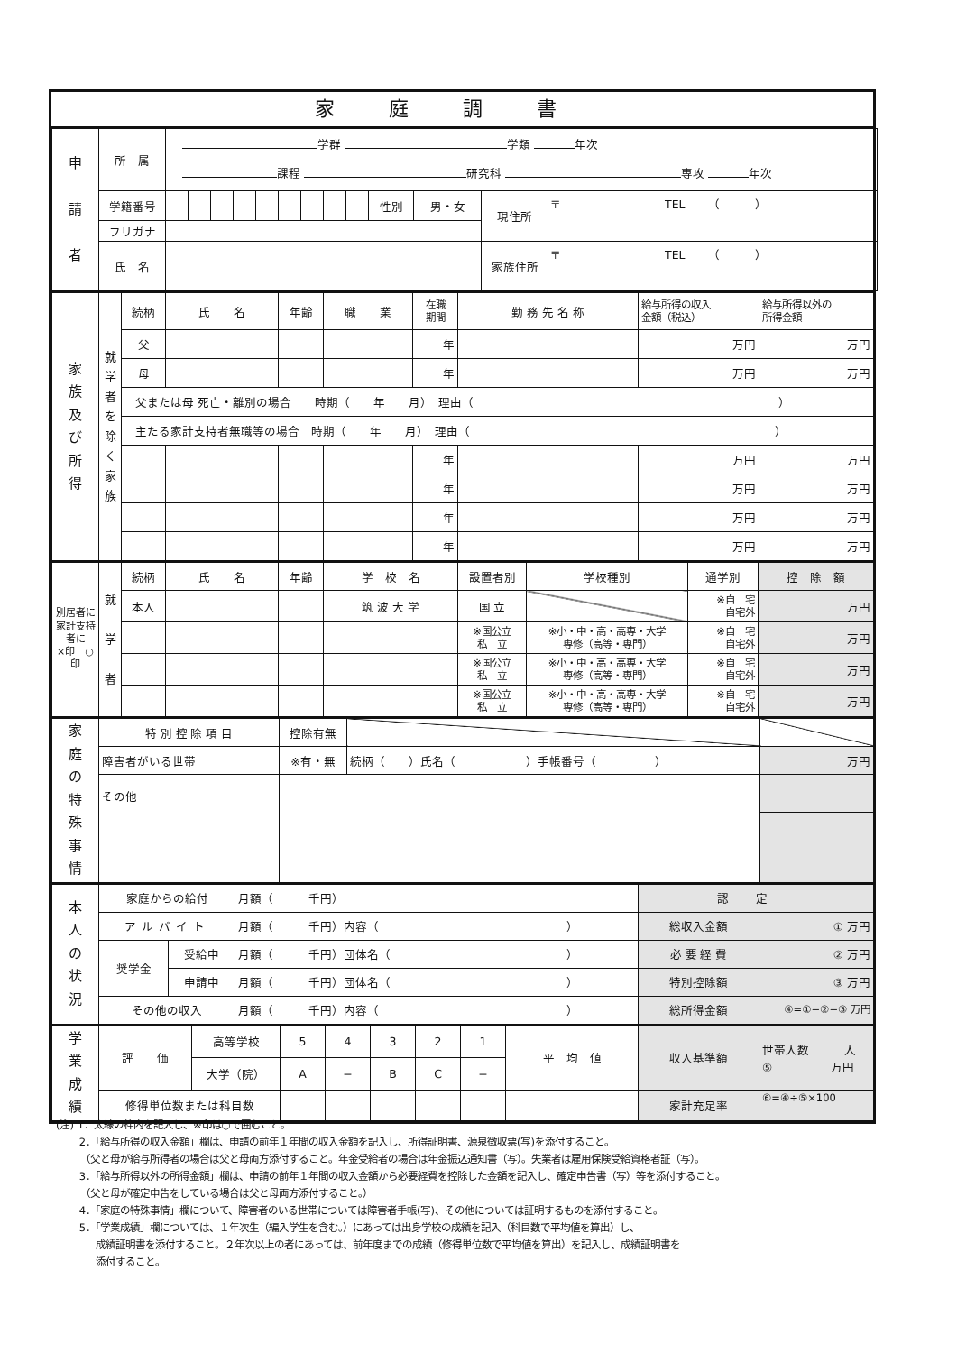家庭調書
| 申 請 者 | 所 属 | 学群 学類 年次 課程 研究科 専攻 年次 | | | | | | | | | | | | |
| | 学籍番号 | | | | | | | | | | 性別 | 男・女 | 現住所 | 〒 TEL （ ） |
| | フリガナ | | | | | | | | | | | | | |
| | 氏 名 | | | | | | | | | | | | 家族住所 | 〒 TEL （ ） |
| 家 族 及 び 所 得 | 就 学 者 を 除 く 家 族 | 続柄 | 氏 名 | 年齢 | 職 業 | 在職 期間 | 勤 務 先 名 称 | 給与所得の収入 金額（税込） | 給与所得以外の 所得金額 |
| | | 父 | | | | 年 | | 万円 | 万円 |
| | | 母 | | | | 年 | | 万円 | 万円 |
| | | 父または母 死亡・離別の場合 時期（ 年 月） 理由（ ） | | | | | | | |
| | | 主たる家計支持者無職等の場合 時期（ 年 月） 理由（ ） | | | | | | | |
| | | | | | | 年 | | 万円 | 万円 |
| | | | | | | 年 | | 万円 | 万円 |
| | | | | | | 年 | | 万円 | 万円 |
| | | | | | | 年 | | 万円 | 万円 |
| 別居者に 家計支持者に ×印 ○印 | 就 学 者 | 続柄 | 氏 名 | 年齢 | 学 校 名 | 設置者別 | 学校種別 | 通学別 | 控 除 額 |
| | | 本人 | | | 筑 波 大 学 | 国 立 | | ※自 宅 自宅外 | 万円 |
| | | | | | | ※国公立 私 立 | ※小・中・高・高専・大学 専修（高等・専門） | ※自 宅 自宅外 | 万円 |
| | | | | | | ※国公立 私 立 | ※小・中・高・高専・大学 専修（高等・専門） | ※自 宅 自宅外 | 万円 |
| | | | | | | ※国公立 私 立 | ※小・中・高・高専・大学 専修（高等・専門） | ※自 宅 自宅外 | 万円 |
| 家 庭 の 特 殊 事 情 | 特 別 控 除 項 目 | 控除有無 | | |
| | 障害者がいる世帯 | ※有・無 | 続柄（ ）氏名（ ）手帳番号（ ） | 万円 |
| | その他 | | | |
| 本 人 の 状 況 | 家庭からの給付 | | 月額（ 千円） | 認定 | |
| | アルバイト | | 月額（ 千円）内容（ ） | 総収入金額 | ① 万円 |
| | 奨学金 | 受給中 | 月額（ 千円）団体名（ ） | 必 要 経 費 | ② 万円 |
| | | 申請中 | 月額（ 千円）団体名（ ） | 特別控除額 | ③ 万円 |
| | その他の収入 | | 月額（ 千円）内容（ ） | 総所得金額 | ④=①−②−③ 万円 |
| 学 業 成 績 | 評 価 | 高等学校 | 5 | 4 | 3 | 2 | 1 | 平 均 値 | 収入基準額 | 世帯人数 人 ⑤ 万円 |
| | | 大学（院） | A | − | B | C | − | | | |
| | 修得単位数または科目数 | | | | | | | | 家計充足率 | ⑥=④÷⑤×100 |
(注) 1．太線の枠内を記入し、※印は○で囲むこと。
　　 2．「給与所得の収入金額」欄は、申請の前年１年間の収入金額を記入し、所得証明書、源泉徴収票(写)を添付すること。
　　　（父と母が給与所得者の場合は父と母両方添付すること。年金受給者の場合は年金振込通知書（写）。失業者は雇用保険受給資格者証（写）。
　　 3．「給与所得以外の所得金額」欄は、申請の前年１年間の収入金額から必要経費を控除した金額を記入し、確定申告書（写）等を添付すること。
　　　（父と母が確定申告をしている場合は父と母両方添付すること。）
　　 4．「家庭の特殊事情」欄について、障害者のいる世帯については障害者手帳(写)、その他については証明するものを添付すること。
　　 5．「学業成績」欄については、１年次生（編入学生を含む。）にあっては出身学校の成績を記入（科目数で平均値を算出）し、
　　　　成績証明書を添付すること。２年次以上の者にあっては、前年度までの成績（修得単位数で平均値を算出）を記入し、成績証明書を
　　　　添付すること。